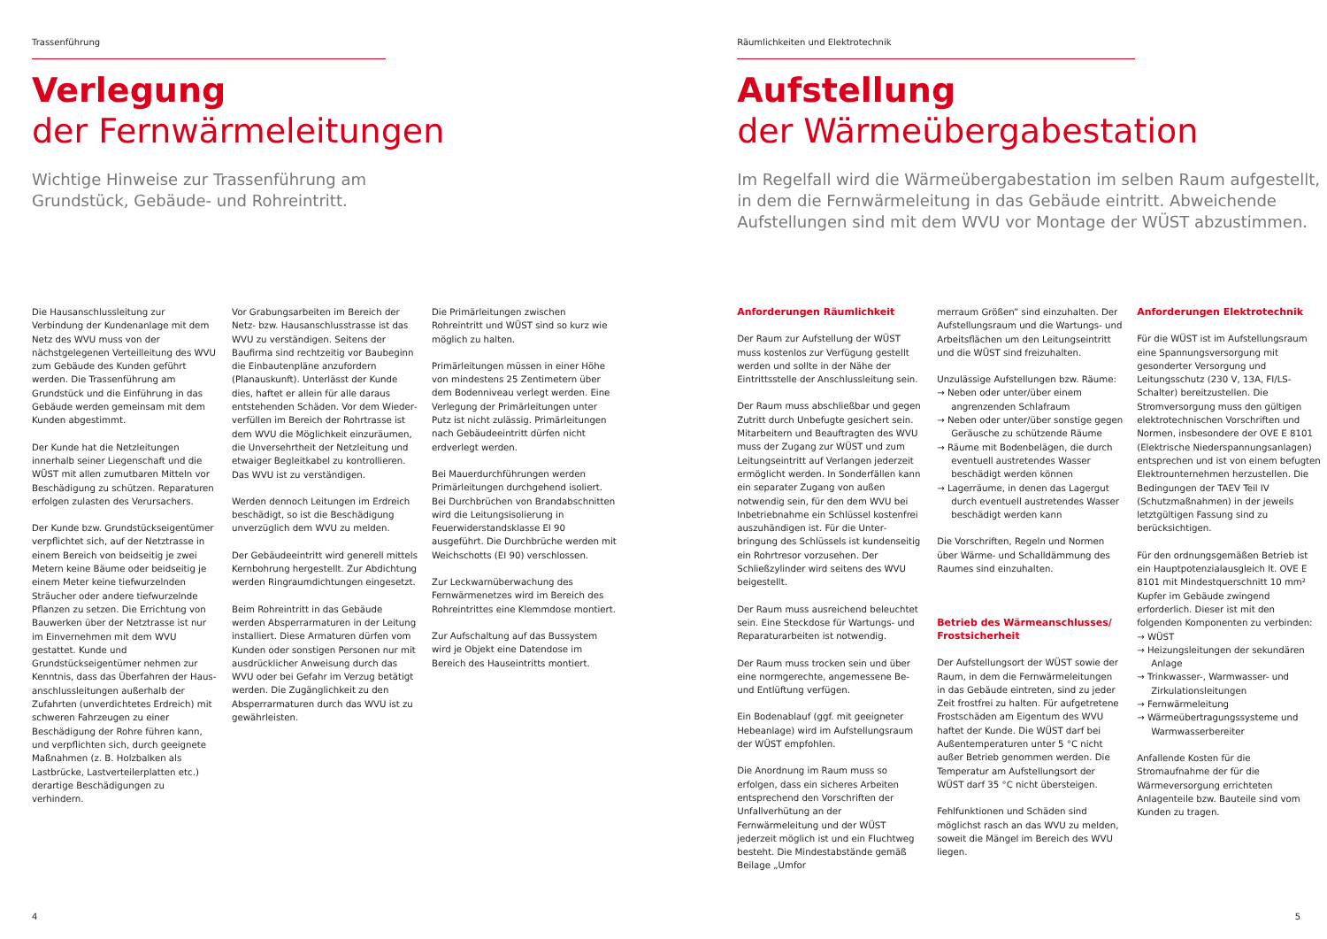Trassenführung
Verlegung
der Fernwärmeleitungen
Wichtige Hinweise zur Trassenführung am
Grundstück, Gebäude- und Rohreintritt.
Die Hausanschlussleitung zur Verbindung der Kundenanlage mit dem Netz des WVU muss von der nächstgelegenen Verteilleitung des WVU zum Gebäude des Kunden geführt werden. Die Trassenführung am Grundstück und die Einführung in das Gebäude werden gemeinsam mit dem Kunden abgestimmt.
Der Kunde hat die Netzleitungen innerhalb seiner Liegenschaft und die WÜST mit allen zumutbaren Mitteln vor Beschädigung zu schützen. Reparaturen erfolgen zulasten des Verursachers.
Der Kunde bzw. Grundstückseigentümer verpflichtet sich, auf der Netztrasse in einem Bereich von beidseitig je zwei Metern keine Bäume oder beidseitig je einem Meter keine tiefwurzelnden Sträucher oder andere tief­wurzelnde Pflanzen zu setzen. Die Errichtung von Bauwerken über der Netztrasse ist nur im Einvernehmen mit dem WVU gestattet. Kunde und Grundstückseigentümer nehmen zur Kenntnis, dass das Überfahren der Haus­anschlussleitungen außerhalb der Zufahrten (unverdichtetes Erdreich) mit schweren Fahrzeugen zu einer Beschädigung der Rohre führen kann, und verpflichten sich, durch geeignete Maßnahmen (z. B. Holzbalken als Lastbrücke, Lastverteilerplatten etc.) derartige Beschädigungen zu verhindern.
Vor Grabungsarbeiten im Bereich der Netz- bzw. Hausanschlusstrasse ist das WVU zu verständigen. Seitens der Baufirma sind rechtzeitig vor Baubeginn die Einbautenpläne anzufordern (Planauskunft). Unterlässt der Kunde dies, haftet er allein für alle daraus entstehenden Schäden. Vor dem Wieder­verfüllen im Bereich der Rohrtrasse ist dem WVU die Möglichkeit einzuräumen, die Unversehrtheit der Netzleitung und etwaiger Begleitkabel zu kontrollieren. Das WVU ist zu verständigen.
Werden dennoch Leitungen im Erdreich beschädigt, so ist die Beschädigung unverzüglich dem WVU zu melden.
Der Gebäudeeintritt wird generell mittels Kernbohrung hergestellt. Zur Abdichtung werden Ringraumdichtungen eingesetzt.
Beim Rohreintritt in das Gebäude werden Absperrarmaturen in der Leitung installiert. Diese Armaturen dürfen vom Kunden oder sonstigen Personen nur mit ausdrücklicher Anweisung durch das WVU oder bei Gefahr im Verzug betätigt werden. Die Zugänglich­keit zu den Absperrarmaturen durch das WVU ist zu gewährleisten.
Die Primärleitungen zwischen Rohreintritt und WÜST sind so kurz wie möglich zu halten.
Primärleitungen müssen in einer Höhe von mindestens 25 Zentimetern über dem Boden­niveau verlegt werden. Eine Verlegung der Primärleitungen unter Putz ist nicht zulässig. Primärleitungen nach Gebäudeeintritt dürfen nicht erdverlegt werden.
Bei Mauerdurchführungen werden Primär­leitungen durchgehend isoliert. Bei Durch­brüchen von Brandabschnitten wird die Leitungsisolierung in Feuerwiderstandsklasse EI 90 ausgeführt. Die Durchbrüche werden mit Weichschotts (EI 90) verschlossen.
Zur Leckwarnüberwachung des Fernwärme­netzes wird im Bereich des Rohreintrittes eine Klemmdose montiert.
Zur Aufschaltung auf das Bussystem wird je Objekt eine Datendose im Bereich des Hauseintritts montiert.
4
Räumlichkeiten und Elektrotechnik
Aufstellung
der Wärmeübergabestation
Im Regelfall wird die Wärmeübergabestation im selben Raum aufgestellt, in dem die Fernwärmeleitung in das Gebäude eintritt. Abweichende Aufstellungen sind mit dem WVU vor Montage der WÜST abzustimmen.
Anforderungen Räumlichkeit
Der Raum zur Aufstellung der WÜST muss kostenlos zur Verfügung gestellt werden und sollte in der Nähe der Eintrittsstelle der Anschlussleitung sein.
Der Raum muss abschließbar und gegen Zutritt durch Unbefugte gesichert sein. Mit­arbeitern und Beauftragten des WVU muss der Zugang zur WÜST und zum Leitungs­eintritt auf Verlangen jederzeit ermöglicht werden. In Sonderfällen kann ein separater Zugang von außen notwendig sein, für den dem WVU bei Inbetriebnahme ein Schlüssel kostenfrei auszuhändigen ist. Für die Unter­bringung des Schlüssels ist kundenseitig ein Rohrtresor vorzusehen. Der Schließzylinder wird seitens des WVU beigestellt.
Der Raum muss ausreichend beleuchtet sein. Eine Steckdose für Wartungs- und Reparatur­arbeiten ist notwendig.
Der Raum muss trocken sein und über eine normgerechte, angemessene Be- und Entlüf­tung verfügen.
Ein Bodenablauf (ggf. mit geeigneter Hebe­anlage) wird im Aufstellungsraum der WÜST empfohlen.
Die Anordnung im Raum muss so erfolgen, dass ein sicheres Arbeiten entsprechend den Vorschriften der Unfallverhütung an der Fernwärmeleitung und der WÜST jederzeit möglich ist und ein Fluchtweg besteht. Die Mindestabstände gemäß Beilage „Umfor­
merraum Größen” sind einzuhalten. Der Aufstellungsraum und die Wartungs- und Arbeitsflächen um den Leitungseintritt und die WÜST sind freizuhalten.
Unzulässige Aufstellungen bzw. Räume:
→ Neben oder unter/über einem angrenzen­den Schlafraum
→ Neben oder unter/über sonstige gegen Geräusche zu schützende Räume
→ Räume mit Bodenbelägen, die durch eventuell austretendes Wasser beschädigt werden können
→ Lagerräume, in denen das Lagergut durch eventuell austretendes Wasser beschädigt werden kann
Die Vorschriften, Regeln und Normen über Wärme- und Schalldämmung des Raumes sind einzuhalten.
Betrieb des Wärmeanschlusses/ Frostsicherheit
Der Aufstellungsort der WÜST sowie der Raum, in dem die Fernwärmeleitungen in das Gebäude eintreten, sind zu jeder Zeit frostfrei zu halten. Für aufgetretene Frostschäden am Eigentum des WVU haftet der Kunde. Die WÜST darf bei Außentemperaturen unter 5 °C nicht außer Betrieb genommen werden. Die Temperatur am Aufstellungsort der WÜST darf 35 °C nicht übersteigen.
Fehlfunktionen und Schäden sind möglichst rasch an das WVU zu melden, soweit die Mängel im Bereich des WVU liegen.
Anforderungen Elektrotechnik
Für die WÜST ist im Aufstellungsraum eine Spannungsversorgung mit gesonderter Versorgung und Leitungsschutz (230 V, 13A, FI/LS-Schalter) bereitzustellen. Die Stromversorgung muss den gültigen elek­trotechnischen Vorschriften und Normen, insbesondere der OVE E 8101 (Elektrische Niederspannungsanlagen) entsprechen und ist von einem befugten Elektrounternehmen herzustellen. Die Bedingungen der TAEV Teil IV (Schutzmaßnahmen) in der jeweils letztgültigen Fassung sind zu berücksichtigen.
Für den ordnungsgemäßen Betrieb ist ein Hauptpotenzialausgleich lt. OVE E 8101 mit Mindestquerschnitt 10 mm² Kupfer im Gebäude zwingend erforderlich. Dieser ist mit den folgenden Komponenten zu verbinden:
→ WÜST
→ Heizungsleitungen der sekundären Anlage
→ Trinkwasser-, Warmwasser- und Zirkulationsleitungen
→ Fernwärmeleitung
→ Wärmeübertragungssysteme und Warmwasserbereiter
Anfallende Kosten für die Stromaufnahme der für die Wärmeversorgung errichteten Anlagenteile bzw. Bauteile sind vom Kunden zu tragen.
5